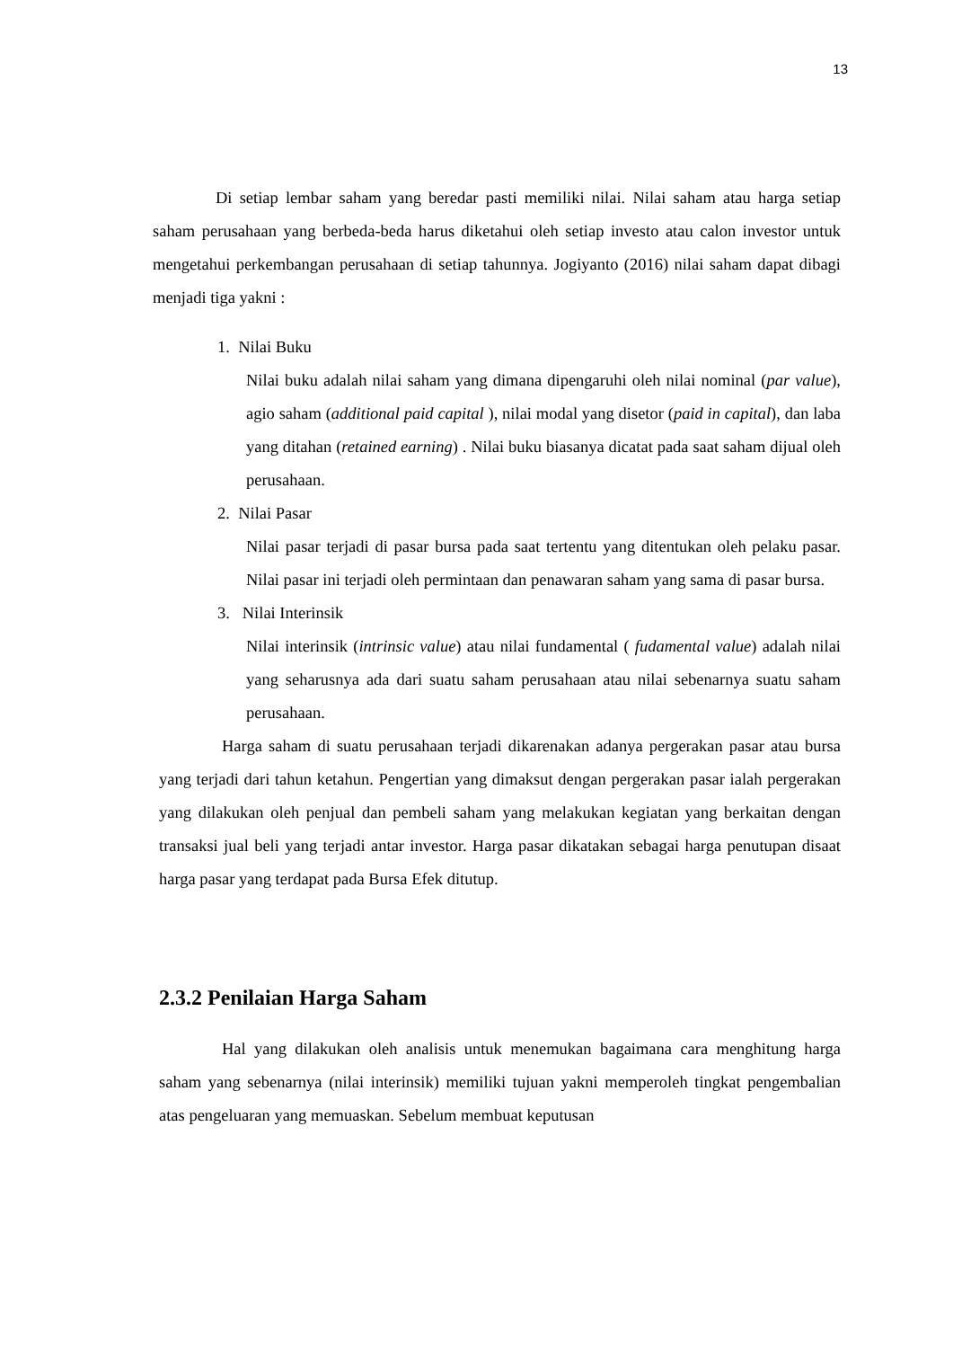13
Di setiap lembar saham yang beredar pasti memiliki nilai. Nilai saham atau harga setiap saham perusahaan yang berbeda-beda harus diketahui oleh setiap investo atau calon investor untuk mengetahui perkembangan perusahaan di setiap tahunnya. Jogiyanto (2016) nilai saham dapat dibagi menjadi tiga yakni :
1. Nilai Buku
Nilai buku adalah nilai saham yang dimana dipengaruhi oleh nilai nominal (par value), agio saham (additional paid capital ), nilai modal yang disetor (paid in capital), dan laba yang ditahan (retained earning) . Nilai buku biasanya dicatat pada saat saham dijual oleh perusahaan.
2. Nilai Pasar
Nilai pasar terjadi di pasar bursa pada saat tertentu yang ditentukan oleh pelaku pasar. Nilai pasar ini terjadi oleh permintaan dan penawaran saham yang sama di pasar bursa.
3. Nilai Interinsik
Nilai interinsik (intrinsic value) atau nilai fundamental ( fudamental value) adalah nilai yang seharusnya ada dari suatu saham perusahaan atau nilai sebenarnya suatu saham perusahaan.
Harga saham di suatu perusahaan terjadi dikarenakan adanya pergerakan pasar atau bursa yang terjadi dari tahun ketahun. Pengertian yang dimaksut dengan pergerakan pasar ialah pergerakan yang dilakukan oleh penjual dan pembeli saham yang melakukan kegiatan yang berkaitan dengan transaksi jual beli yang terjadi antar investor. Harga pasar dikatakan sebagai harga penutupan disaat harga pasar yang terdapat pada Bursa Efek ditutup.
2.3.2 Penilaian Harga Saham
Hal yang dilakukan oleh analisis untuk menemukan bagaimana cara menghitung harga saham yang sebenarnya (nilai interinsik) memiliki tujuan yakni memperoleh tingkat pengembalian atas pengeluaran yang memuaskan. Sebelum membuat keputusan